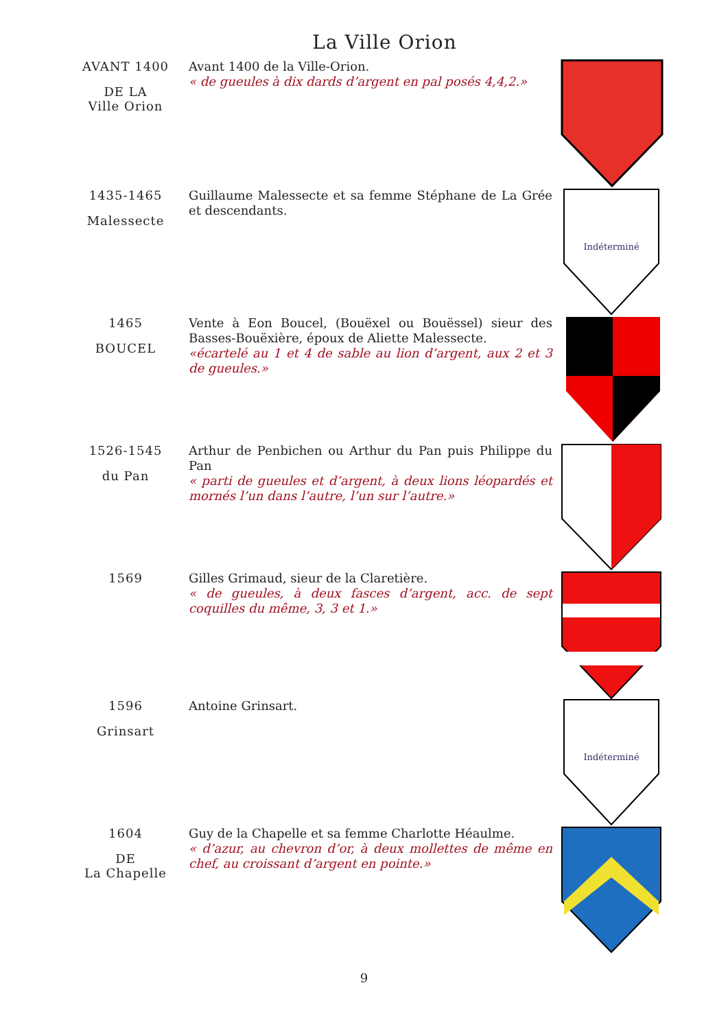La Ville Orion
AVANT 1400
DE LA
Ville Orion
Avant 1400 de la Ville-Orion.
« de gueules à dix dards d’argent en pal posés 4,4,2.»
1435-1465
Malessecte
Guillaume Malessecte et sa femme Stéphane de La Grée et descendants.
Indéterminé
1465
BOUCEL
Vente à Eon Boucel, (Bouëxel ou Bouëssel) sieur des Basses-Bouëxière, époux de Aliette Malessecte.
«écartelé au 1 et 4 de sable au lion d’argent, aux 2 et 3 de gueules.»
1526-1545
du Pan
Arthur de Penbichen ou Arthur du Pan puis Philippe du Pan
« parti de gueules et d’argent, à deux lions léopardés et mornés l’un dans l’autre, l’un sur l’autre.»
1569
Gilles Grimaud, sieur de la Claretière.
« de gueules, à deux fasces d’argent, acc. de sept coquilles du même, 3, 3 et 1.»
1596
Grinsart
Antoine Grinsart.
Indéterminé
1604
DE
La Chapelle
Guy de la Chapelle et sa femme Charlotte Héaulme.
« d’azur, au chevron d’or, à deux mollettes de même en chef, au croissant d’argent en pointe.»
9